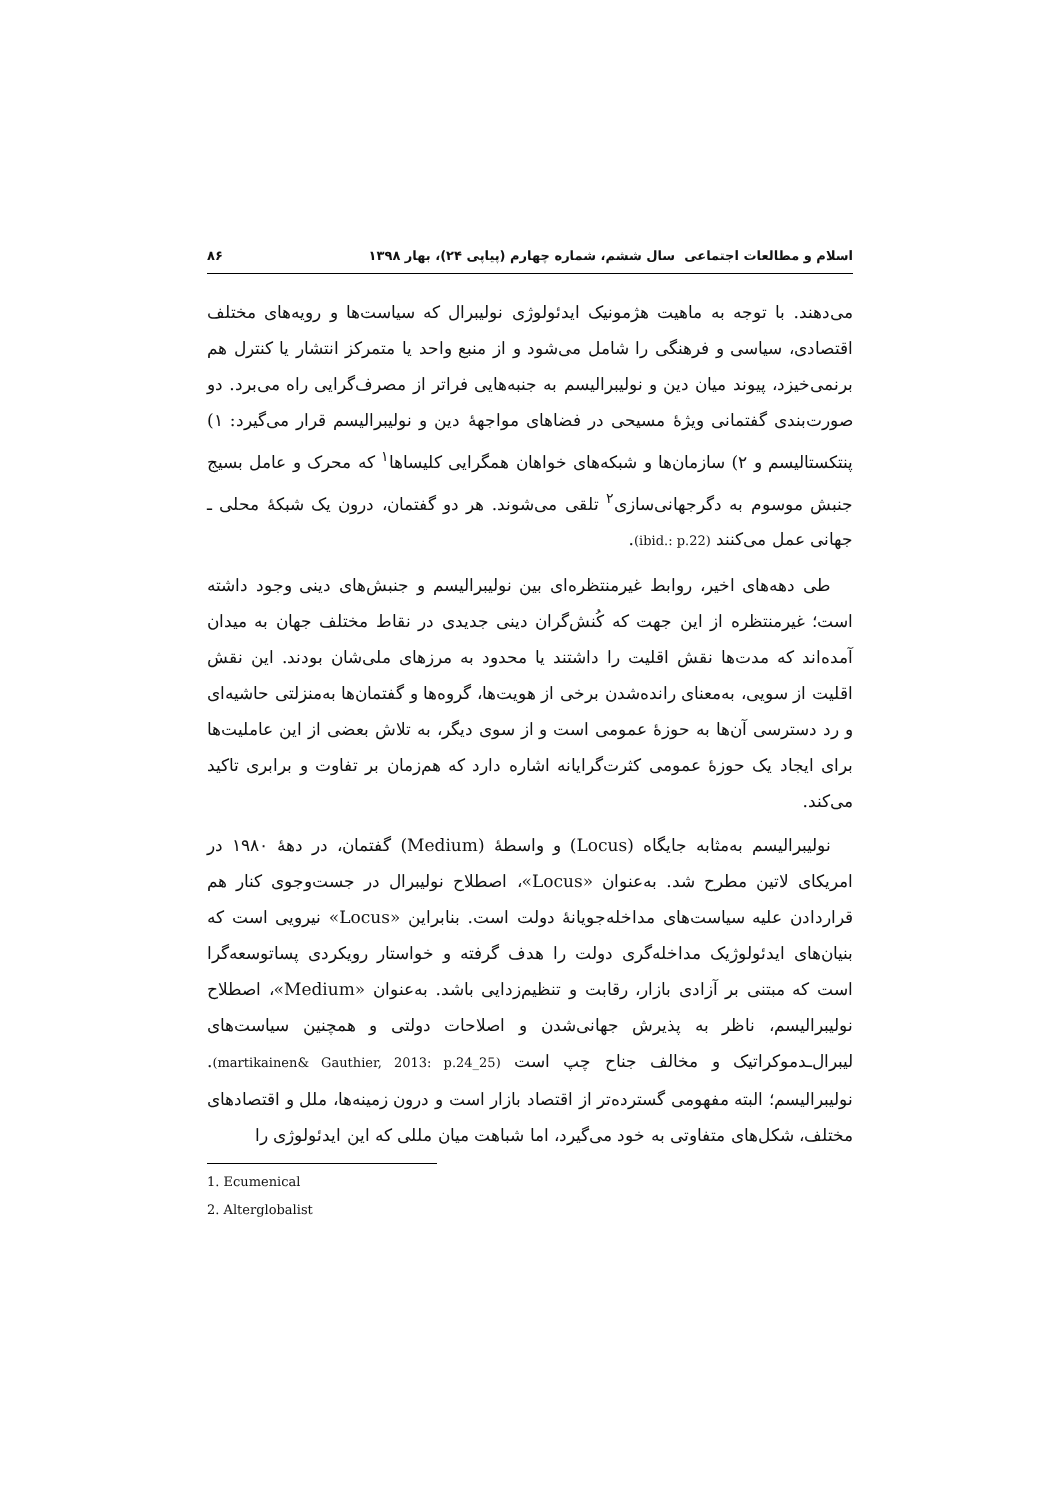۸۶ اسلام و مطالعات اجتماعی سال ششم، شماره چهارم (پیاپی ۲۴)، بهار ۱۳۹۸
می‌دهند. با توجه به ماهیت هژمونیک ایدئولوژی نولیبرال که سیاست‌ها و رویه‌های مختلف اقتصادی، سیاسی و فرهنگی را شامل می‌شود و از منبع واحد یا متمرکز انتشار یا کنترل هم برنمی‌خیزد، پیوند میان دین و نولیبرالیسم به جنبه‌هایی فراتر از مصرف‌گرایی راه می‌برد. دو صورت‌بندی گفتمانی ویژهٔ مسیحی در فضاهای مواجههٔ دین و نولیبرالیسم قرار می‌گیرد: ۱) پنتکستالیسم و ۲) سازمان‌ها و شبکه‌های خواهان همگرایی کلیساها<sup>۱</sup> که محرک و عامل بسیج جنبش موسوم به دگرجهانی‌سازی<sup>۲</sup> تلقی می‌شوند. هر دو گفتمان، درون یک شبکهٔ محلی ـ جهانی عمل می‌کنند (ibid.: p.22).
طی دهه‌های اخیر، روابط غیرمنتظره‌ای بین نولیبرالیسم و جنبش‌های دینی وجود داشته است؛ غیرمنتظره از این جهت که کُنش‌گران دینی جدیدی در نقاط مختلف جهان به میدان آمده‌اند که مدت‌ها نقش اقلیت را داشتند یا محدود به مرزهای ملی‌شان بودند. این نقش اقلیت از سویی، به‌معنای رانده‌شدن برخی از هویت‌ها، گروه‌ها و گفتمان‌ها به‌منزلتی حاشیه‌ای و رد دسترسی آن‌ها به حوزهٔ عمومی است و از سوی دیگر، به تلاش بعضی از این عاملیت‌ها برای ایجاد یک حوزهٔ عمومی کثرت‌گرایانه اشاره دارد که هم‌زمان بر تفاوت و برابری تاکید می‌کند.
نولیبرالیسم به‌مثابه جایگاه (Locus) و واسطهٔ (Medium) گفتمان، در دههٔ ۱۹۸۰ در امریکای لاتین مطرح شد. به‌عنوان «Locus»، اصطلاح نولیبرال در جست‌وجوی کنار هم قراردادن علیه سیاست‌های مداخله‌جویانهٔ دولت است. بنابراین «Locus» نیرویی است که بنیان‌های ایدئولوژیک مداخله‌گری دولت را هدف گرفته و خواستار رویکردی پساتوسعه‌گرا است که مبتنی بر آزادی بازار، رقابت و تنظیم‌زدایی باشد. به‌عنوان «Medium»، اصطلاح نولیبرالیسم، ناظر به پذیرش جهانی‌شدن و اصلاحات دولتی و همچنین سیاست‌های لیبرال‌ـدموکراتیک و مخالف جناح چپ است (martikainen& Gauthier, 2013: p.24_25). نولیبرالیسم؛ البته مفهومی گسترده‌تر از اقتصاد بازار است و درون زمینه‌ها، ملل و اقتصادهای مختلف، شکل‌های متفاوتی به خود می‌گیرد، اما شباهت میان مللی که این ایدئولوژی را
1. Ecumenical
2. Alterglobalist